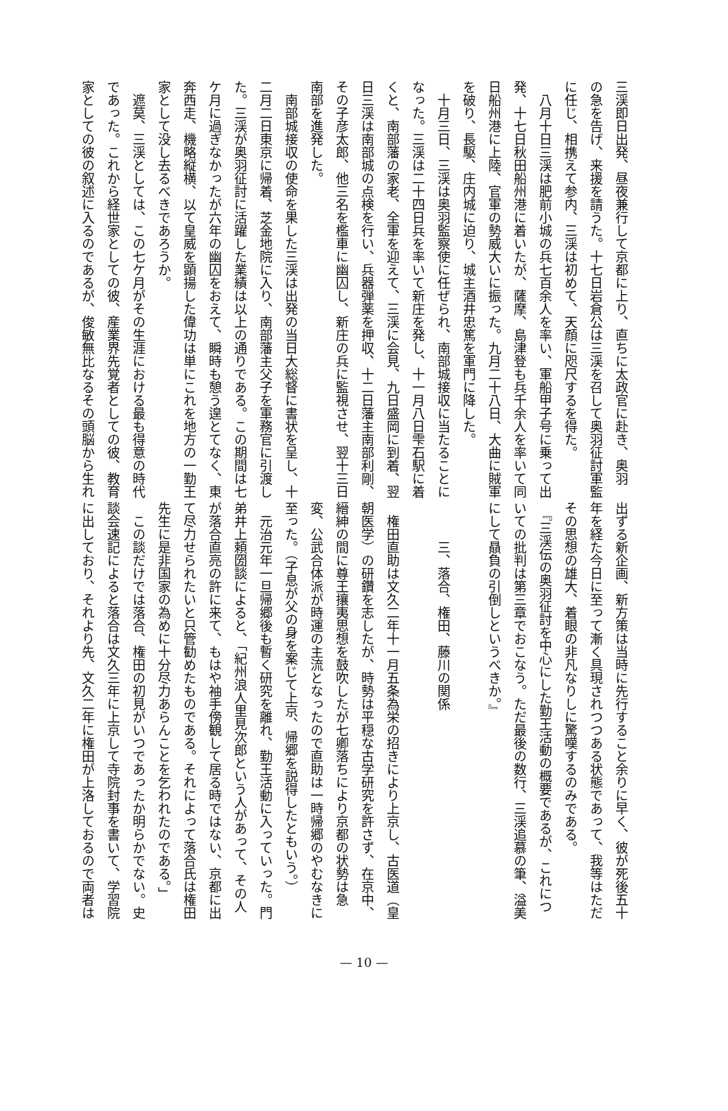三渓即日出発、昼夜兼行して京都に上り、直ちに太政官に赴き、奥羽
の急を告げ、来援を請うた。十七日岩倉公は三渓を召して奥羽征討軍監
に任じ、相携えて参内、三渓は初めて、天顔に咫尺するを得た。
　八月十日三渓は肥前小城の兵七百余人を率い、軍船甲子号に乗って出
発、十七日秋田船州港に着いたが、薩摩、島津登も兵千余人を率いて同
日船州港に上陸、官軍の勢威大いに振った。九月二十八日、大曲に賊軍
を破り、長駆、庄内城に迫り、城主酒井忠篤を軍門に降した。
　十月三日、三渓は奥羽監察使に任ぜられ、南部城接収に当たることに
なった。三渓は二十四日兵を率いて新庄を発し、十一月八日雫石駅に着
くと、南部藩の家老、全軍を迎えて、三渓に会見、九日盛岡に到着、翌
日三渓は南部城の点検を行い、兵器弾薬を押収、十二日藩主南部利剛、
その子彦太郎、他三名を檻車に幽囚し、新庄の兵に監視させ、翌十三日
南部を進発した。
　南部城接収の使命を果した三渓は出発の当日大総督に書状を呈し、十
二月二日東京に帰着、芝金地院に入り、南部藩主父子を軍務官に引渡し
た。三渓が奥羽征討に活躍した業績は以上の通りである。この期間は七
ケ月に過ぎなかったが六年の幽囚をおえて、瞬時も憩う遑とてなく、東
奔西走、機略縦横、以て皇威を顕揚した偉功は単にこれを地方の一勤王
家として没し去るべきであろうか。
　遮莫、三渓としては、この七ケ月がその生涯における最も得意の時代
であった。これから経世家としての彼、産業界先覚者としての彼、教育
家としての彼の叙述に入るのであるが、俊敏無比なるその頭脳から生れ
出ずる新企画、新方策は当時に先行すること余りに早く、彼が死後五十
年を経た今日に至って漸く具現されつつある状態であって、我等はただ
その思想の雄大、着眼の非凡なりしに驚嘆するのみである。
　『三渓伝の奥羽征討を中心にした勤王活動の概要であるが、これにつ
いての批判は第三章でおこなう。ただ最後の数行、三渓追慕の筆、溢美
にして贔負の引倒しというべきか。』
　　　三、落合、権田、藤川の関係
　権田直助は文久二年十一月五条為栄の招きにより上京し、古医道（皇
朝医学）の研鑽を志したが、時勢は平穏な古学研究を許さず、在京中、
縉紳の間に尊王攘夷思想を鼓吹したが七卿落ちにより京都の状勢は急
変、公武合体派が時運の主流となったので直助は一時帰郷のやむなきに
至った。（子息が父の身を案じて上京、帰郷を説得したともいう。）
　元治元年一旦帰郷後も暫く研究を離れ、勤王活動に入っていった。門
弟井上頼圀談によると、「紀州浪人里見次郎という人があって、その人
が落合直亮の許に来て、もはや袖手傍観して居る時ではない、京都に出
て尽力せられたいと只管勧めたものである。それによって落合氏は権田
先生に是非国家の為めに十分尽力あらんことを乞われたのである。」
　この談だけでは落合、権田の初見がいつであったか明らかでない。史
談会速記によると落合は文久三年に上京して寺院封事を書いて、学習院
に出しており、それより先、文久二年に権田が上洛しておるので両者は
— 10 —